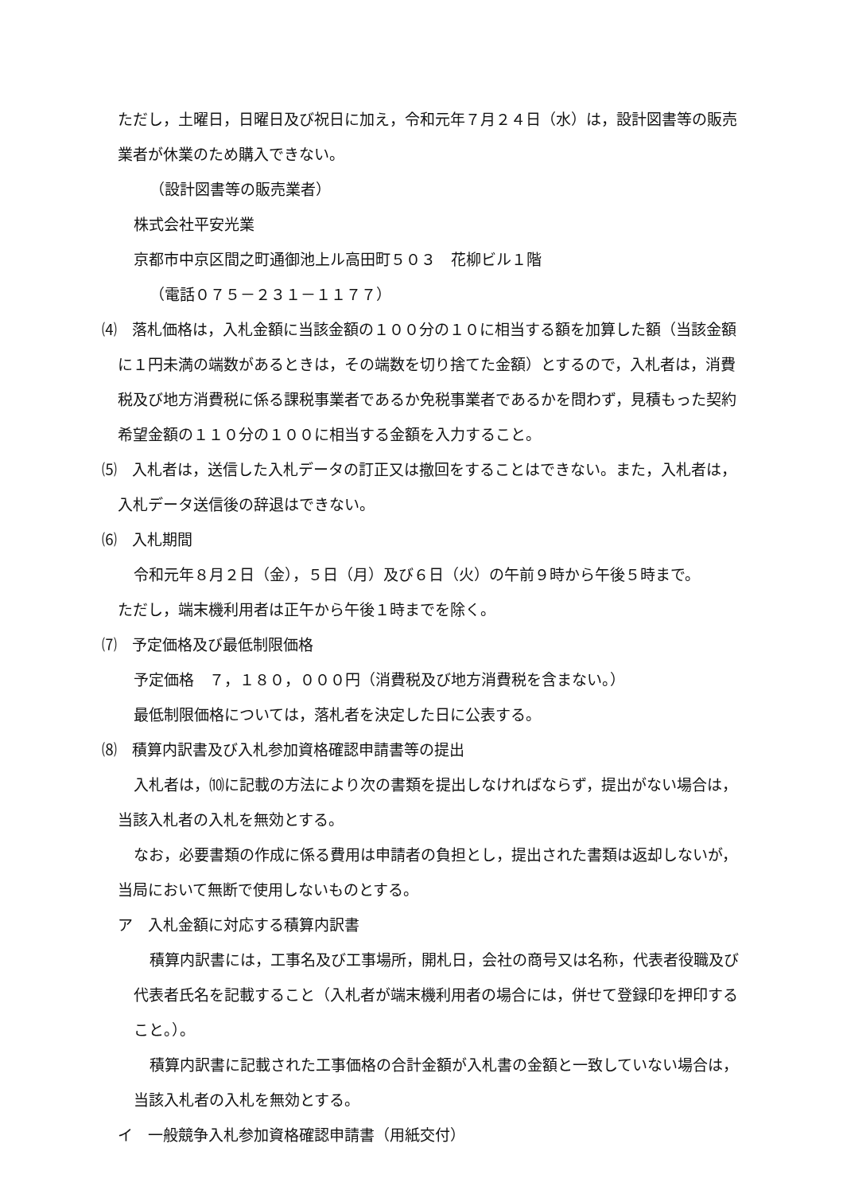ただし，土曜日，日曜日及び祝日に加え，令和元年７月２４日（水）は，設計図書等の販売業者が休業のため購入できない。
（設計図書等の販売業者）
株式会社平安光業
京都市中京区間之町通御池上ル高田町５０３　花柳ビル１階
（電話０７５－２３１－１１７７）
⑷　落札価格は，入札金額に当該金額の１００分の１０に相当する額を加算した額（当該金額に１円未満の端数があるときは，その端数を切り捨てた金額）とするので，入札者は，消費税及び地方消費税に係る課税事業者であるか免税事業者であるかを問わず，見積もった契約希望金額の１１０分の１００に相当する金額を入力すること。
⑸　入札者は，送信した入札データの訂正又は撤回をすることはできない。また，入札者は，入札データ送信後の辞退はできない。
⑹　入札期間
令和元年８月２日（金），５日（月）及び６日（火）の午前９時から午後５時まで。
ただし，端末機利用者は正午から午後１時までを除く。
⑺　予定価格及び最低制限価格
予定価格　７，１８０，０００円（消費税及び地方消費税を含まない。）
最低制限価格については，落札者を決定した日に公表する。
⑻　積算内訳書及び入札参加資格確認申請書等の提出
入札者は，⑽に記載の方法により次の書類を提出しなければならず，提出がない場合は，当該入札者の入札を無効とする。
なお，必要書類の作成に係る費用は申請者の負担とし，提出された書類は返却しないが，当局において無断で使用しないものとする。
ア　入札金額に対応する積算内訳書
積算内訳書には，工事名及び工事場所，開札日，会社の商号又は名称，代表者役職及び代表者氏名を記載すること（入札者が端末機利用者の場合には，併せて登録印を押印すること。）。
積算内訳書に記載された工事価格の合計金額が入札書の金額と一致していない場合は，当該入札者の入札を無効とする。
イ　一般競争入札参加資格確認申請書（用紙交付）